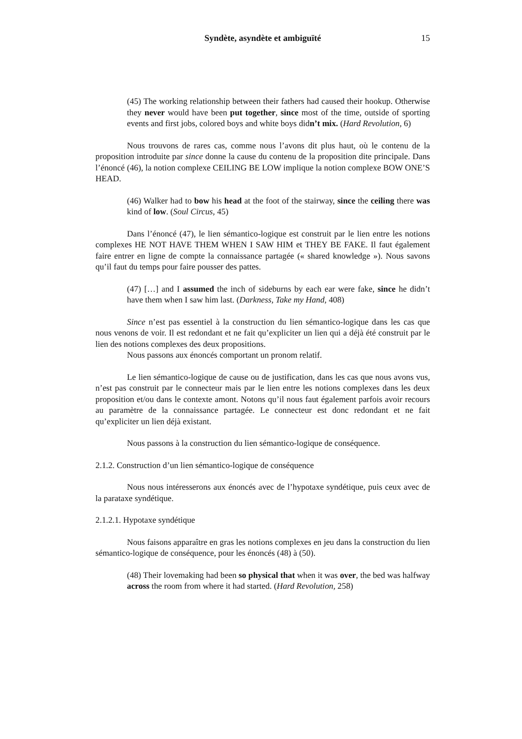Syndète, asyndète et ambiguïté 15
(45) The working relationship between their fathers had caused their hookup. Otherwise they never would have been put together, since most of the time, outside of sporting events and first jobs, colored boys and white boys didn’t mix. (Hard Revolution, 6)
Nous trouvons de rares cas, comme nous l’avons dit plus haut, où le contenu de la proposition introduite par since donne la cause du contenu de la proposition dite principale. Dans l’énoncé (46), la notion complexe CEILING BE LOW implique la notion complexe BOW ONE’S HEAD.
(46) Walker had to bow his head at the foot of the stairway, since the ceiling there was kind of low. (Soul Circus, 45)
Dans l’énoncé (47), le lien sémantico-logique est construit par le lien entre les notions complexes HE NOT HAVE THEM WHEN I SAW HIM et THEY BE FAKE. Il faut également faire entrer en ligne de compte la connaissance partagée (« shared knowledge »). Nous savons qu’il faut du temps pour faire pousser des pattes.
(47) […] and I assumed the inch of sideburns by each ear were fake, since he didn’t have them when I saw him last. (Darkness, Take my Hand, 408)
Since n’est pas essentiel à la construction du lien sémantico-logique dans les cas que nous venons de voir. Il est redondant et ne fait qu’expliciter un lien qui a déjà été construit par le lien des notions complexes des deux propositions.
Nous passons aux énoncés comportant un pronom relatif.
Le lien sémantico-logique de cause ou de justification, dans les cas que nous avons vus, n’est pas construit par le connecteur mais par le lien entre les notions complexes dans les deux proposition et/ou dans le contexte amont. Notons qu’il nous faut également parfois avoir recours au paramètre de la connaissance partagée. Le connecteur est donc redondant et ne fait qu’expliciter un lien déjà existant.
Nous passons à la construction du lien sémantico-logique de conséquence.
2.1.2. Construction d’un lien sémantico-logique de conséquence
Nous nous intéresserons aux énoncés avec de l’hypotaxe syndétique, puis ceux avec de la parataxe syndétique.
2.1.2.1. Hypotaxe syndétique
Nous faisons apparaître en gras les notions complexes en jeu dans la construction du lien sémantico-logique de conséquence, pour les énoncés (48) à (50).
(48) Their lovemaking had been so physical that when it was over, the bed was halfway across the room from where it had started. (Hard Revolution, 258)